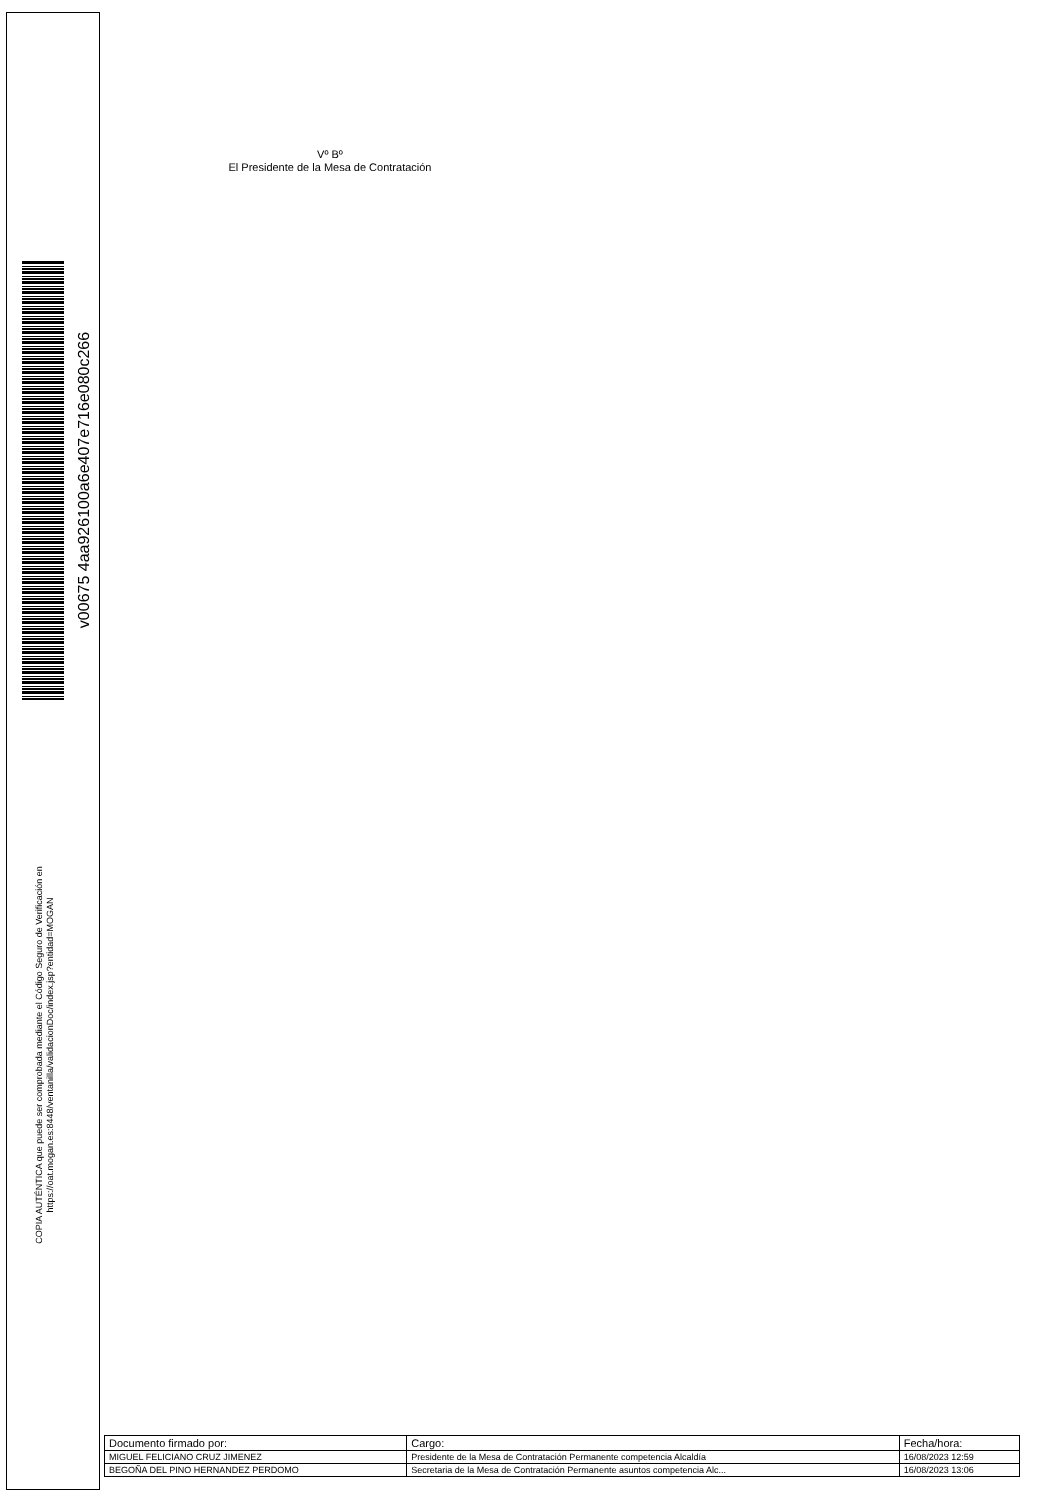v00675 4aa926100a6e407e716e080c266
COPIA AUTÉNTICA que puede ser comprobada mediante el Código Seguro de Verificación en
https://oat.mogan.es:8448/ventanilla/validacionDoc/index.jsp?entidad=MOGAN
Vº Bº
El Presidente de la Mesa de Contratación
| Documento firmado por: | Cargo: | Fecha/hora: |
| --- | --- | --- |
| MIGUEL FELICIANO CRUZ JIMENEZ | Presidente de la Mesa de Contratación Permanente competencia Alcaldía | 16/08/2023 12:59 |
| BEGOÑA DEL PINO HERNANDEZ PERDOMO | Secretaria de la Mesa de Contratación Permanente asuntos competencia Alc... | 16/08/2023 13:06 |